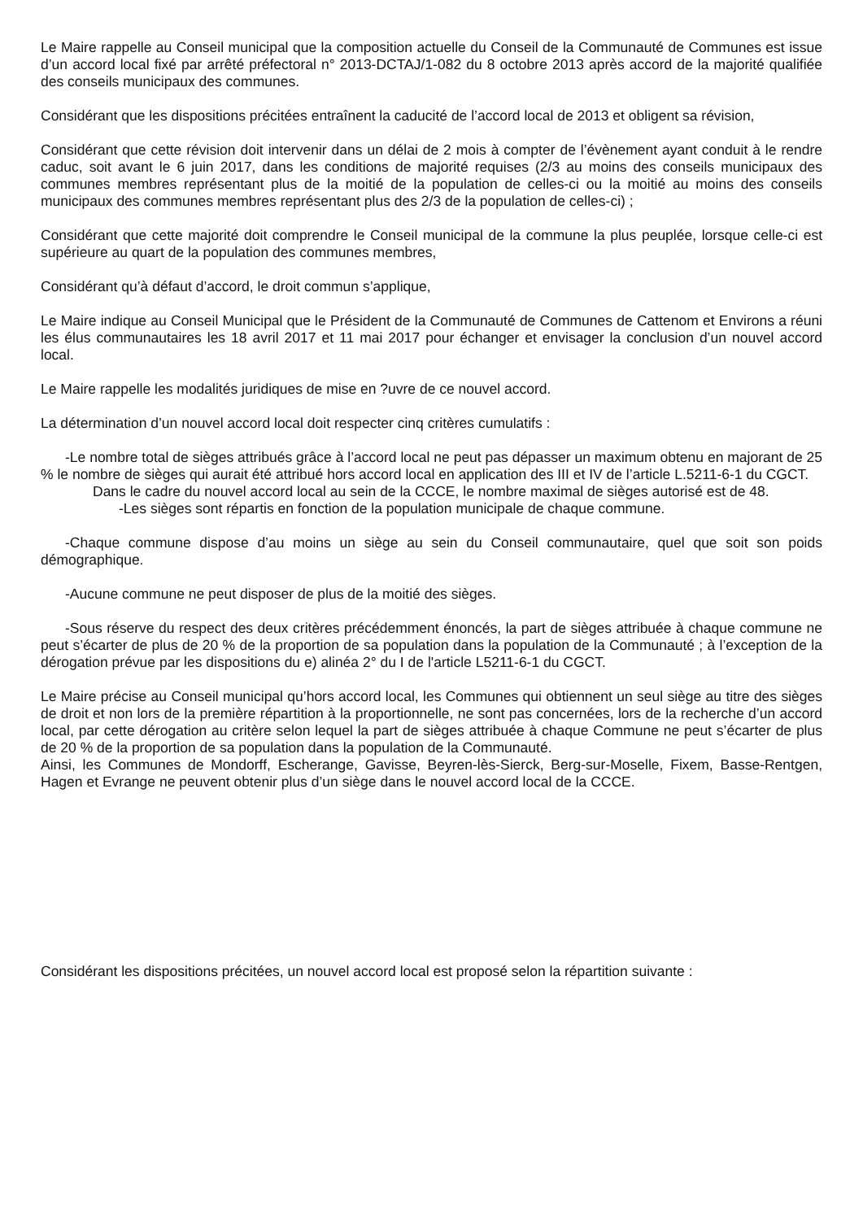Le Maire rappelle au Conseil municipal que la composition actuelle du Conseil de la Communauté de Communes est issue d’un accord local fixé par arrêté préfectoral n° 2013-DCTAJ/1-082 du 8 octobre 2013 après accord de la majorité qualifiée des conseils municipaux des communes.
Considérant que les dispositions précitées entraînent la caducité de l’accord local de 2013 et obligent sa révision,
Considérant que cette révision doit intervenir dans un délai de 2 mois à compter de l’évènement ayant conduit à le rendre caduc, soit avant le 6 juin 2017, dans les conditions de majorité requises (2/3 au moins des conseils municipaux des communes membres représentant plus de la moitié de la population de celles-ci ou la moitié au moins des conseils municipaux des communes membres représentant plus des 2/3 de la population de celles-ci) ;
Considérant que cette majorité doit comprendre le Conseil municipal de la commune la plus peuplée, lorsque celle-ci est supérieure au quart de la population des communes membres,
Considérant qu’à défaut d’accord, le droit commun s’applique,
Le Maire indique au Conseil Municipal que le Président de la Communauté de Communes de Cattenom et Environs a réuni les élus communautaires les 18 avril 2017 et 11 mai 2017 pour échanger et envisager la conclusion d’un nouvel accord local.
Le Maire rappelle les modalités juridiques de mise en ?uvre de ce nouvel accord.
La détermination d’un nouvel accord local doit respecter cinq critères cumulatifs :
-Le nombre total de sièges attribués grâce à l’accord local ne peut pas dépasser un maximum obtenu en majorant de 25 % le nombre de sièges qui aurait été attribué hors accord local en application des III et IV de l’article L.5211-6-1 du CGCT.
Dans le cadre du nouvel accord local au sein de la CCCE, le nombre maximal de sièges autorisé est de 48.
-Les sièges sont répartis en fonction de la population municipale de chaque commune.
-Chaque commune dispose d’au moins un siège au sein du Conseil communautaire, quel que soit son poids démographique.
-Aucune commune ne peut disposer de plus de la moitié des sièges.
-Sous réserve du respect des deux critères précédemment énoncés, la part de sièges attribuée à chaque commune ne peut s’écarter de plus de 20 % de la proportion de sa population dans la population de la Communauté ; à l’exception de la dérogation prévue par les dispositions du e) alinéa 2° du I de l'article L5211-6-1 du CGCT.
Le Maire précise au Conseil municipal qu’hors accord local, les Communes qui obtiennent un seul siège au titre des sièges de droit et non lors de la première répartition à la proportionnelle, ne sont pas concernées, lors de la recherche d’un accord local, par cette dérogation au critère selon lequel la part de sièges attribuée à chaque Commune ne peut s’écarter de plus de 20 % de la proportion de sa population dans la population de la Communauté.
Ainsi, les Communes de Mondorff, Escherange, Gavisse, Beyren-lès-Sierck, Berg-sur-Moselle, Fixem, Basse-Rentgen, Hagen et Evrange ne peuvent obtenir plus d’un siège dans le nouvel accord local de la CCCE.
Considérant les dispositions précitées, un nouvel accord local est proposé selon la répartition suivante :